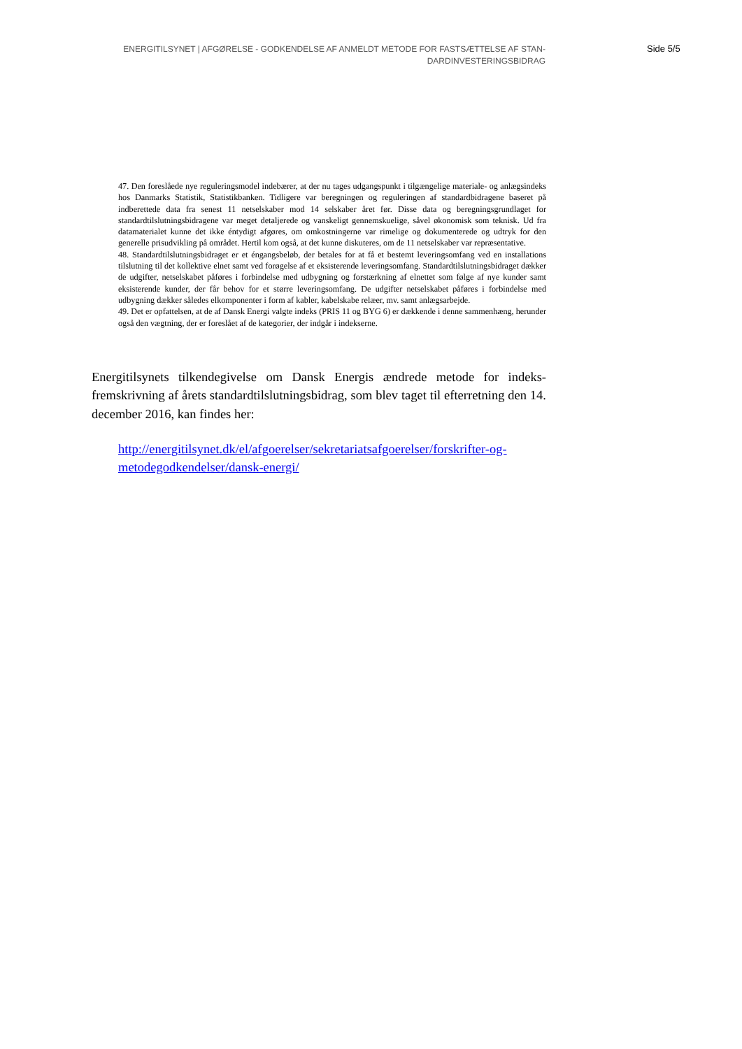ENERGITILSYNET | AFGØRELSE - GODKENDELSE AF ANMELDT METODE FOR FASTSÆTTELSE AF STAN-
DARDINVESTERINGSBIDRAG
Side 5/5
47. Den foreslåede nye reguleringsmodel indebærer, at der nu tages udgangspunkt i tilgængelige materiale- og anlægsindeks hos Danmarks Statistik, Statistikbanken. Tidligere var beregningen og reguleringen af standardbidragene baseret på indberettede data fra senest 11 netselskaber mod 14 selskaber året før. Disse data og beregningsgrundlaget for standardtilslutningsbidragene var meget detaljerede og vanskeligt gennemskuelige, såvel økonomisk som teknisk. Ud fra datamaterialet kunne det ikke éntydigt afgøres, om omkostningerne var rimelige og dokumenterede og udtryk for den generelle prisudvikling på området. Hertil kom også, at det kunne diskuteres, om de 11 netselskaber var repræsentative.
48. Standardtilslutningsbidraget er et éngangsbeløb, der betales for at få et bestemt leveringsomfang ved en installations tilslutning til det kollektive elnet samt ved forøgelse af et eksisterende leveringsomfang. Standardtilslutningsbidraget dækker de udgifter, netselskabet påføres i forbindelse med udbygning og forstærkning af elnettet som følge af nye kunder samt eksisterende kunder, der får behov for et større leveringsomfang. De udgifter netselskabet påføres i forbindelse med udbygning dækker således elkomponenter i form af kabler, kabelskabe relæer, mv. samt anlægsarbejde.
49. Det er opfattelsen, at de af Dansk Energi valgte indeks (PRIS 11 og BYG 6) er dækkende i denne sammenhæng, herunder også den vægtning, der er foreslået af de kategorier, der indgår i indekserne.
Energitilsynets tilkendegivelse om Dansk Energis ændrede metode for indeks-fremskrivning af årets standardtilslutningsbidrag, som blev taget til efterretning den 14. december 2016, kan findes her:
http://energitilsynet.dk/el/afgoerelser/sekretariatsafgoerelser/forskrifter-og-
metodegodkendelser/dansk-energi/